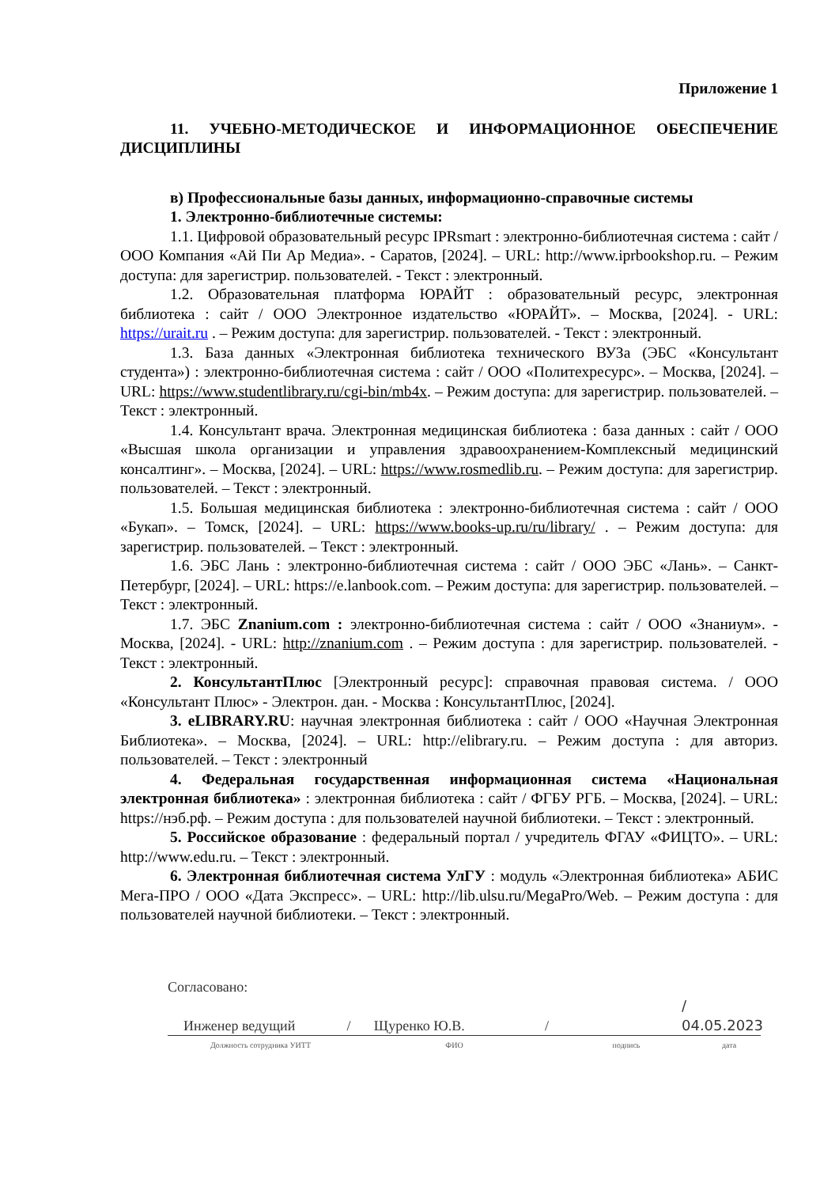Приложение 1
11. УЧЕБНО-МЕТОДИЧЕСКОЕ И ИНФОРМАЦИОННОЕ ОБЕСПЕЧЕНИЕ ДИСЦИПЛИНЫ
в) Профессиональные базы данных, информационно-справочные системы
1. Электронно-библиотечные системы:
1.1. Цифровой образовательный ресурс IPRsmart : электронно-библиотечная система : сайт / ООО Компания «Ай Пи Ар Медиа». - Саратов, [2024]. – URL: http://www.iprbookshop.ru. – Режим доступа: для зарегистрир. пользователей. - Текст : электронный.
1.2. Образовательная платформа ЮРАЙТ : образовательный ресурс, электронная библиотека : сайт / ООО Электронное издательство «ЮРАЙТ». – Москва, [2024]. - URL: https://urait.ru . – Режим доступа: для зарегистрир. пользователей. - Текст : электронный.
1.3. База данных «Электронная библиотека технического ВУЗа (ЭБС «Консультант студента») : электронно-библиотечная система : сайт / ООО «Политехресурс». – Москва, [2024]. – URL: https://www.studentlibrary.ru/cgi-bin/mb4x. – Режим доступа: для зарегистрир. пользователей. – Текст : электронный.
1.4. Консультант врача. Электронная медицинская библиотека : база данных : сайт / ООО «Высшая школа организации и управления здравоохранением-Комплексный медицинский консалтинг». – Москва, [2024]. – URL: https://www.rosmedlib.ru. – Режим доступа: для зарегистрир. пользователей. – Текст : электронный.
1.5. Большая медицинская библиотека : электронно-библиотечная система : сайт / ООО «Букап». – Томск, [2024]. – URL: https://www.books-up.ru/ru/library/ . – Режим доступа: для зарегистрир. пользователей. – Текст : электронный.
1.6. ЭБС Лань : электронно-библиотечная система : сайт / ООО ЭБС «Лань». – Санкт-Петербург, [2024]. – URL: https://e.lanbook.com. – Режим доступа: для зарегистрир. пользователей. – Текст : электронный.
1.7. ЭБС Znanium.com : электронно-библиотечная система : сайт / ООО «Знаниум». - Москва, [2024]. - URL: http://znanium.com . – Режим доступа : для зарегистрир. пользователей. - Текст : электронный.
2. КонсультантПлюс [Электронный ресурс]: справочная правовая система. / ООО «Консультант Плюс» - Электрон. дан. - Москва : КонсультантПлюс, [2024].
3. eLIBRARY.RU: научная электронная библиотека : сайт / ООО «Научная Электронная Библиотека». – Москва, [2024]. – URL: http://elibrary.ru. – Режим доступа : для авториз. пользователей. – Текст : электронный
4. Федеральная государственная информационная система «Национальная электронная библиотека» : электронная библиотека : сайт / ФГБУ РГБ. – Москва, [2024]. – URL: https://нэб.рф. – Режим доступа : для пользователей научной библиотеки. – Текст : электронный.
5. Российское образование : федеральный портал / учредитель ФГАУ «ФИЦТО». – URL: http://www.edu.ru. – Текст : электронный.
6. Электронная библиотечная система УлГУ : модуль «Электронная библиотека» АБИС Мега-ПРО / ООО «Дата Экспресс». – URL: http://lib.ulsu.ru/MegaPro/Web. – Режим доступа : для пользователей научной библиотеки. – Текст : электронный.
Согласовано:
Инженер ведущий / Щуренко Ю.В. / / 04.05.2023
Должность сотрудника УИТТ ФИО подпись дата